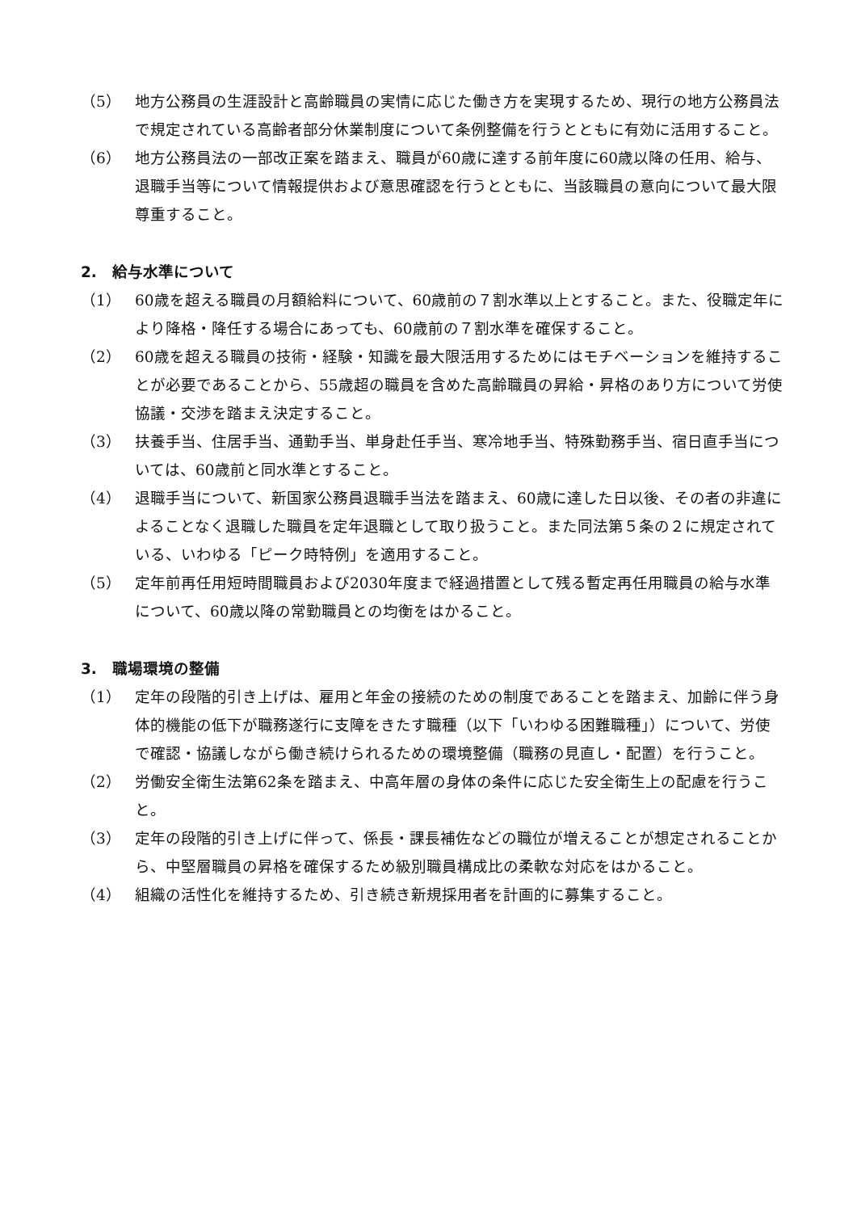（5） 地方公務員の生涯設計と高齢職員の実情に応じた働き方を実現するため、現行の地方公務員法で規定されている高齢者部分休業制度について条例整備を行うとともに有効に活用すること。
（6） 地方公務員法の一部改正案を踏まえ、職員が60歳に達する前年度に60歳以降の任用、給与、退職手当等について情報提供および意思確認を行うとともに、当該職員の意向について最大限尊重すること。
2.　給与水準について
（1） 60歳を超える職員の月額給料について、60歳前の７割水準以上とすること。また、役職定年により降格・降任する場合にあっても、60歳前の７割水準を確保すること。
（2） 60歳を超える職員の技術・経験・知識を最大限活用するためにはモチベーションを維持することが必要であることから、55歳超の職員を含めた高齢職員の昇給・昇格のあり方について労使協議・交渉を踏まえ決定すること。
（3） 扶養手当、住居手当、通勤手当、単身赴任手当、寒冷地手当、特殊勤務手当、宿日直手当については、60歳前と同水準とすること。
（4） 退職手当について、新国家公務員退職手当法を踏まえ、60歳に達した日以後、その者の非違によることなく退職した職員を定年退職として取り扱うこと。また同法第５条の２に規定されている、いわゆる「ピーク時特例」を適用すること。
（5） 定年前再任用短時間職員および2030年度まで経過措置として残る暫定再任用職員の給与水準について、60歳以降の常勤職員との均衡をはかること。
3.　職場環境の整備
（1） 定年の段階的引き上げは、雇用と年金の接続のための制度であることを踏まえ、加齢に伴う身体的機能の低下が職務遂行に支障をきたす職種（以下「いわゆる困難職種」）について、労使で確認・協議しながら働き続けられるための環境整備（職務の見直し・配置）を行うこと。
（2） 労働安全衛生法第62条を踏まえ、中高年層の身体の条件に応じた安全衛生上の配慮を行うこと。
（3） 定年の段階的引き上げに伴って、係長・課長補佐などの職位が増えることが想定されることから、中堅層職員の昇格を確保するため級別職員構成比の柔軟な対応をはかること。
（4） 組織の活性化を維持するため、引き続き新規採用者を計画的に募集すること。